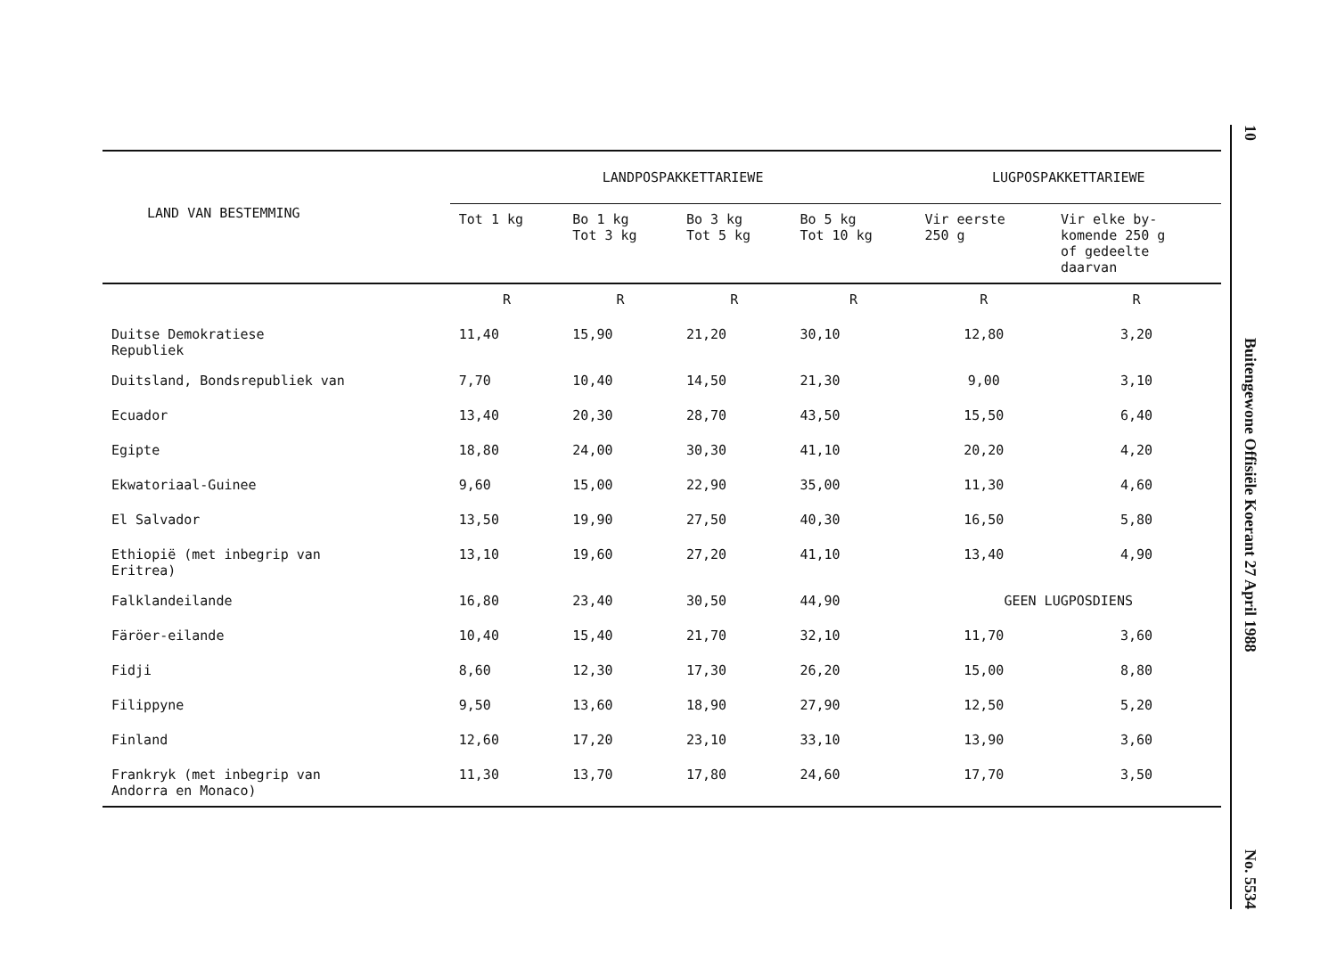| LAND VAN BESTEMMING | LANDPOSPAKKETTARIEWE | | | | LUGPOSPAKKETTARIEWE | |
| --- | --- | --- | --- | --- | --- | --- |
| | Tot 1 kg | Bo 1 kg Tot 3 kg | Bo 3 kg Tot 5 kg | Bo 5 kg Tot 10 kg | Vir eerste 250 g | Vir elke by- komende 250 g of gedeelte daarvan |
| | R | R | R | R | R | R |
| Duitse Demokratiese Republiek | 11,40 | 15,90 | 21,20 | 30,10 | 12,80 | 3,20 |
| Duitsland, Bondsrepubliek van | 7,70 | 10,40 | 14,50 | 21,30 | 9,00 | 3,10 |
| Ecuador | 13,40 | 20,30 | 28,70 | 43,50 | 15,50 | 6,40 |
| Egipte | 18,80 | 24,00 | 30,30 | 41,10 | 20,20 | 4,20 |
| Ekwatoriaal-Guinee | 9,60 | 15,00 | 22,90 | 35,00 | 11,30 | 4,60 |
| El Salvador | 13,50 | 19,90 | 27,50 | 40,30 | 16,50 | 5,80 |
| Ethiopië (met inbegrip van Eritrea) | 13,10 | 19,60 | 27,20 | 41,10 | 13,40 | 4,90 |
| Falklandeilande | 16,80 | 23,40 | 30,50 | 44,90 | GEEN LUGPOSDIENS | |
| Färöer-eilande | 10,40 | 15,40 | 21,70 | 32,10 | 11,70 | 3,60 |
| Fidji | 8,60 | 12,30 | 17,30 | 26,20 | 15,00 | 8,80 |
| Filippyne | 9,50 | 13,60 | 18,90 | 27,90 | 12,50 | 5,20 |
| Finland | 12,60 | 17,20 | 23,10 | 33,10 | 13,90 | 3,60 |
| Frankryk (met inbegrip van Andorra en Monaco) | 11,30 | 13,70 | 17,80 | 24,60 | 17,70 | 3,50 |
10
Buitengewone Offisiële Koerant 27 April 1988
No. 5534